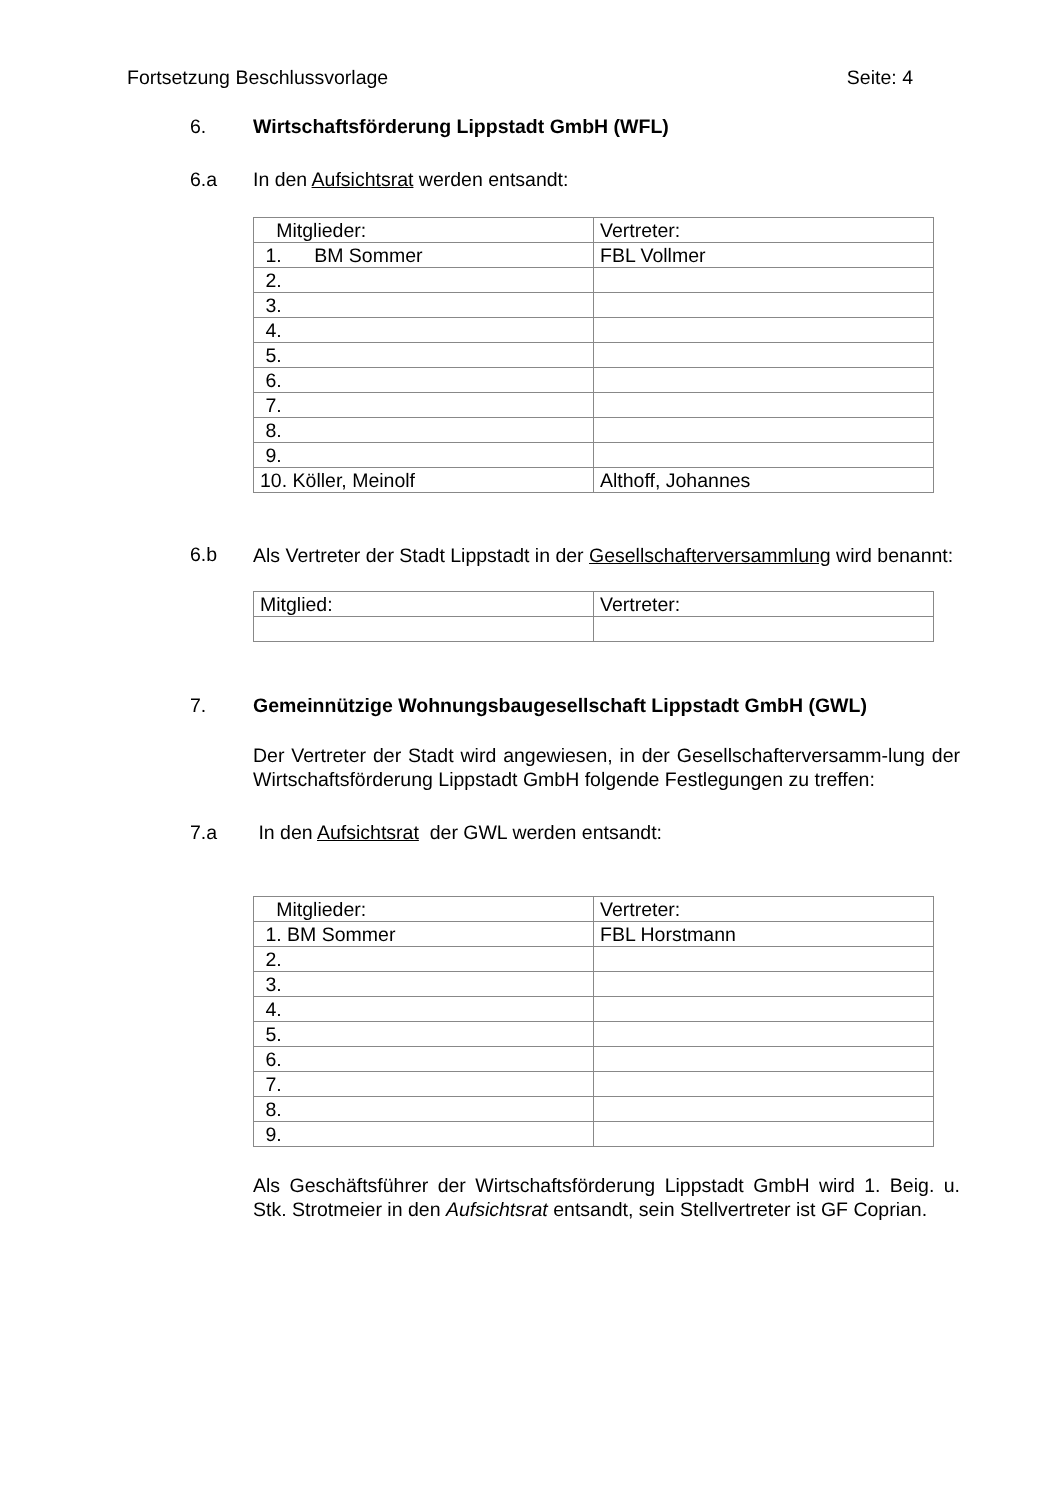Fortsetzung Beschlussvorlage Seite: 4
6. Wirtschaftsförderung Lippstadt GmbH (WFL)
6.a In den Aufsichtsrat werden entsandt:
| Mitglieder: | Vertreter: |
| 1. BM Sommer | FBL Vollmer |
| 2. | |
| 3. | |
| 4. | |
| 5. | |
| 6. | |
| 7. | |
| 8. | |
| 9. | |
| 10. Köller, Meinolf | Althoff, Johannes |
6.b
Als Vertreter der Stadt Lippstadt in der Gesellschafterversammlung wird benannt:
| Mitglied: | Vertreter: |
7. Gemeinnützige Wohnungsbaugesellschaft Lippstadt GmbH (GWL)
Der Vertreter der Stadt wird angewiesen, in der Gesellschafterversamm-lung der Wirtschaftsförderung Lippstadt GmbH folgende Festlegungen zu treffen:
7.a In den Aufsichtsrat der GWL werden entsandt:
| Mitglieder: | Vertreter: |
| 1. BM Sommer | FBL Horstmann |
| 2. | |
| 3. | |
| 4. | |
| 5. | |
| 6. | |
| 7. | |
| 8. | |
| 9. | |
Als Geschäftsführer der Wirtschaftsförderung Lippstadt GmbH wird 1. Beig. u. Stk. Strotmeier in den Aufsichtsrat entsandt, sein Stellvertreter ist GF Coprian.